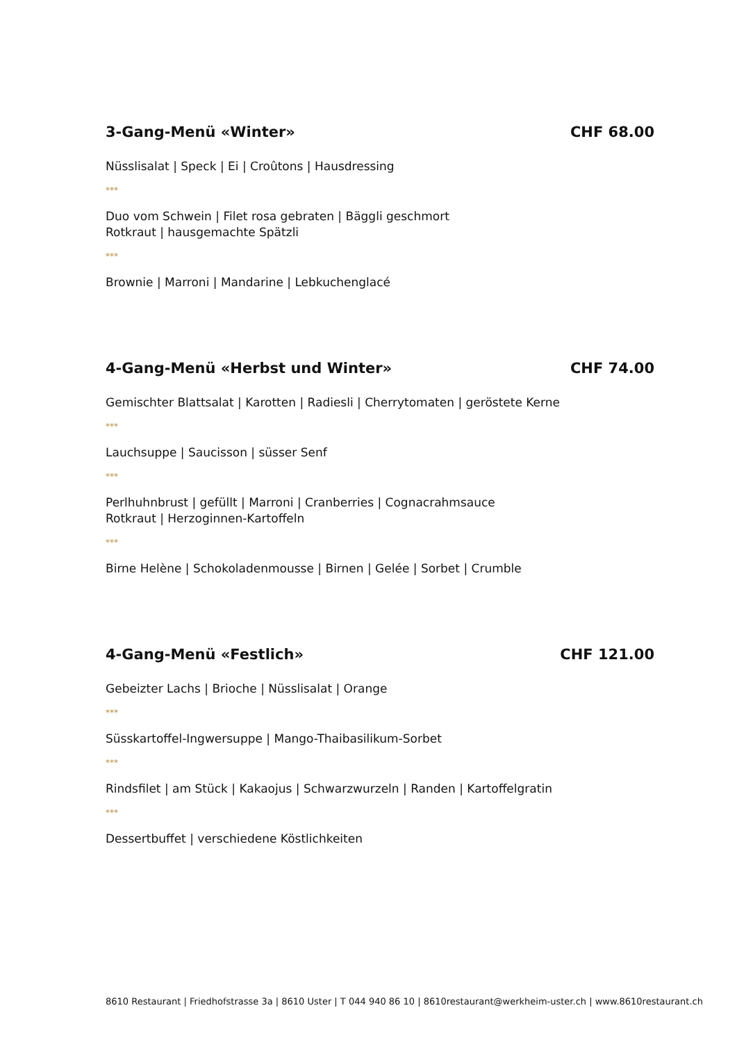3-Gang-Menü «Winter» CHF 68.00
Nüsslisalat | Speck | Ei | Croûtons | Hausdressing
***
Duo vom Schwein | Filet rosa gebraten | Bäggli geschmort
Rotkraut | hausgemachte Spätzli
***
Brownie | Marroni | Mandarine | Lebkuchenglacé
4-Gang-Menü «Herbst und Winter» CHF 74.00
Gemischter Blattsalat | Karotten | Radiesli | Cherrytomaten | geröstete Kerne
***
Lauchsuppe | Saucisson | süsser Senf
***
Perlhuhnbrust | gefüllt | Marroni | Cranberries | Cognacrahmsauce
Rotkraut | Herzoginnen-Kartoffeln
***
Birne Helène | Schokoladenmousse | Birnen | Gelée | Sorbet | Crumble
4-Gang-Menü «Festlich» CHF 121.00
Gebeizter Lachs | Brioche | Nüsslisalat | Orange
***
Süsskartoffel-Ingwersuppe | Mango-Thaibasilikum-Sorbet
***
Rindsfilet | am Stück | Kakaojus | Schwarzwurzeln | Randen | Kartoffelgratin
***
Dessertbuffet | verschiedene Köstlichkeiten
8610 Restaurant | Friedhofstrasse 3a | 8610 Uster | T 044 940 86 10 | 8610restaurant@werkheim-uster.ch | www.8610restaurant.ch